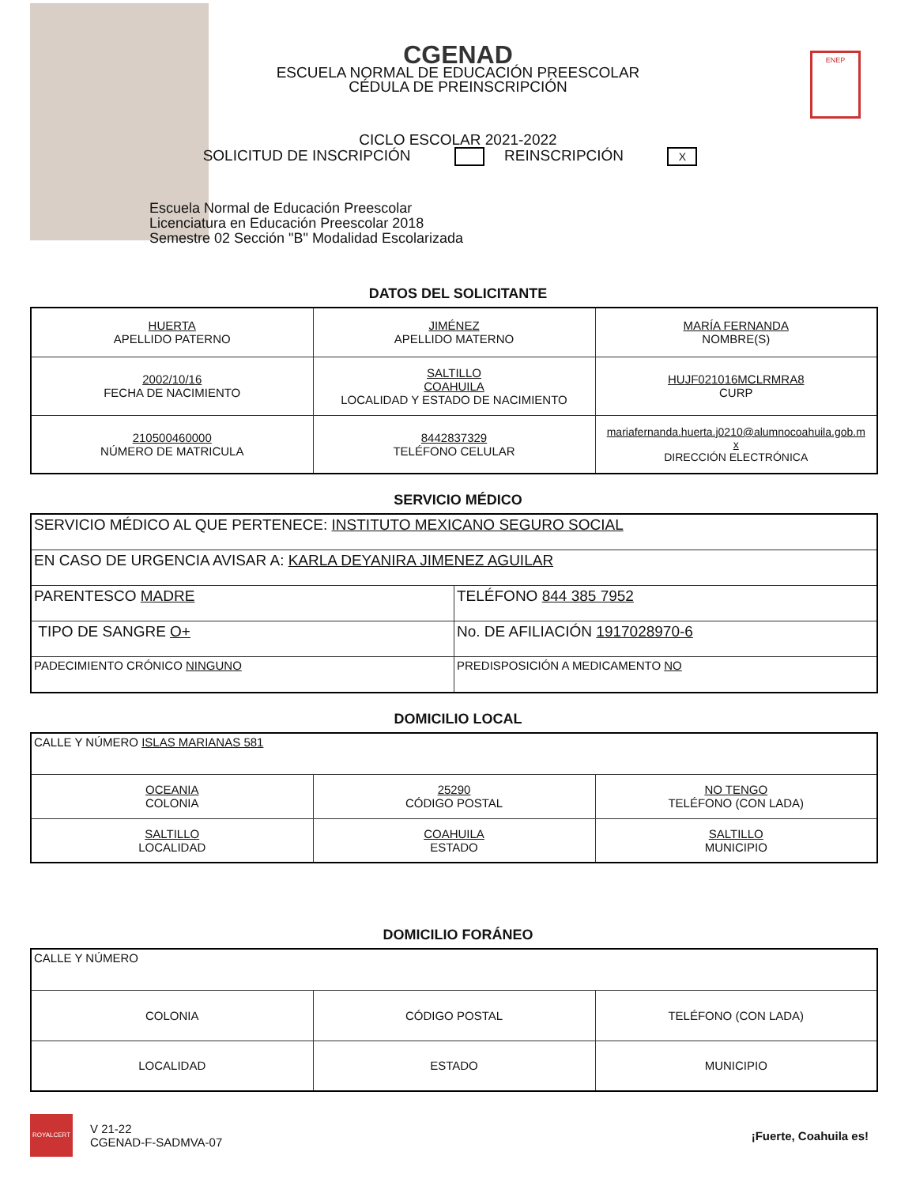ENEP
CGENAD
ESCUELA NORMAL DE EDUCACIÓN PREESCOLAR
CÉDULA DE PREINSCRIPCIÓN
CICLO ESCOLAR 2021-2022
SOLICITUD DE INSCRIPCIÓN REINSCRIPCIÓN X
Escuela Normal de Educación Preescolar
Licenciatura en Educación Preescolar 2018
Semestre 02 Sección "B" Modalidad Escolarizada
DATOS DEL SOLICITANTE
| HUERTA APELLIDO PATERNO | JIMÉNEZ APELLIDO MATERNO | MARÍA FERNANDA NOMBRE(S) |
| 2002/10/16 FECHA DE NACIMIENTO | SALTILLO COAHUILA LOCALIDAD Y ESTADO DE NACIMIENTO | HUJF021016MCLRMRA8 CURP |
| 210500460000 NÚMERO DE MATRICULA | 8442837329 TELÉFONO CELULAR | mariafernanda.huerta.j0210@alumnocoahuila.gob.m x DIRECCIÓN ELECTRÓNICA |
SERVICIO MÉDICO
| SERVICIO MÉDICO AL QUE PERTENECE: INSTITUTO MEXICANO SEGURO SOCIAL | |
| EN CASO DE URGENCIA AVISAR A: KARLA DEYANIRA JIMENEZ AGUILAR | |
| PARENTESCO MADRE | TELÉFONO 844 385 7952 |
| TIPO DE SANGRE O+ | No. DE AFILIACIÓN 1917028970-6 |
| PADECIMIENTO CRÓNICO NINGUNO | PREDISPOSICIÓN A MEDICAMENTO NO |
DOMICILIO LOCAL
| CALLE Y NÚMERO ISLAS MARIANAS 581 | | |
| OCEANIA COLONIA | 25290 CÓDIGO POSTAL | NO TENGO TELÉFONO (CON LADA) |
| SALTILLO LOCALIDAD | COAHUILA ESTADO | SALTILLO MUNICIPIO |
DOMICILIO FORÁNEO
| CALLE Y NÚMERO | | |
| COLONIA | CÓDIGO POSTAL | TELÉFONO (CON LADA) |
| LOCALIDAD | ESTADO | MUNICIPIO |
ROYALCERT
V 21-22
CGENAD-F-SADMVA-07
¡Fuerte, Coahuila es!